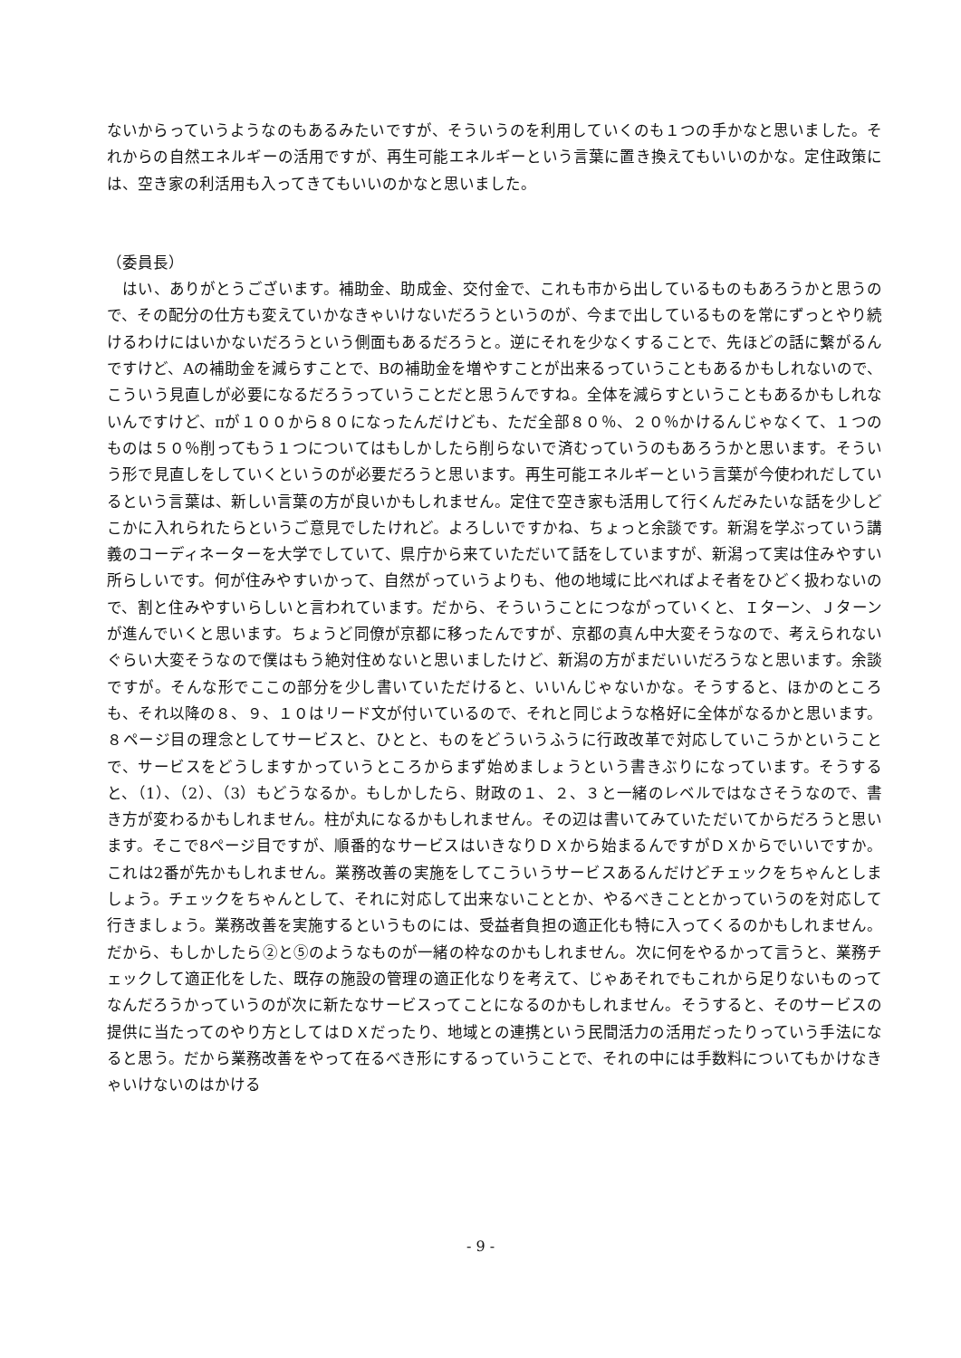ないからっていうようなのもあるみたいですが、そういうのを利用していくのも１つの手かなと思いました。それからの自然エネルギーの活用ですが、再生可能エネルギーという言葉に置き換えてもいいのかな。定住政策には、空き家の利活用も入ってきてもいいのかなと思いました。
（委員長）
　はい、ありがとうございます。補助金、助成金、交付金で、これも市から出しているものもあろうかと思うので、その配分の仕方も変えていかなきゃいけないだろうというのが、今まで出しているものを常にずっとやり続けるわけにはいかないだろうという側面もあるだろうと。逆にそれを少なくすることで、先ほどの話に繋がるんですけど、Aの補助金を減らすことで、Bの補助金を増やすことが出来るっていうこともあるかもしれないので、こういう見直しが必要になるだろうっていうことだと思うんですね。全体を減らすということもあるかもしれないんですけど、πが１００から８０になったんだけども、ただ全部８０％、２０％かけるんじゃなくて、１つのものは５０％削ってもう１つについてはもしかしたら削らないで済むっていうのもあろうかと思います。そういう形で見直しをしていくというのが必要だろうと思います。再生可能エネルギーという言葉が今使われだしているという言葉は、新しい言葉の方が良いかもしれません。定住で空き家も活用して行くんだみたいな話を少しどこかに入れられたらというご意見でしたけれど。よろしいですかね、ちょっと余談です。新潟を学ぶっていう講義のコーディネーターを大学でしていて、県庁から来ていただいて話をしていますが、新潟って実は住みやすい所らしいです。何が住みやすいかって、自然がっていうよりも、他の地域に比べればよそ者をひどく扱わないので、割と住みやすいらしいと言われています。だから、そういうことにつながっていくと、Ｉターン、Ｊターンが進んでいくと思います。ちょうど同僚が京都に移ったんですが、京都の真ん中大変そうなので、考えられないぐらい大変そうなので僕はもう絶対住めないと思いましたけど、新潟の方がまだいいだろうなと思います。余談ですが。そんな形でここの部分を少し書いていただけると、いいんじゃないかな。そうすると、ほかのところも、それ以降の８、９、１０はリード文が付いているので、それと同じような格好に全体がなるかと思います。８ページ目の理念としてサービスと、ひとと、ものをどういうふうに行政改革で対応していこうかということで、サービスをどうしますかっていうところからまず始めましょうという書きぶりになっています。そうすると、（1）、（2）、（3）もどうなるか。もしかしたら、財政の１、２、３と一緒のレベルではなさそうなので、書き方が変わるかもしれません。柱が丸になるかもしれません。その辺は書いてみていただいてからだろうと思います。そこで8ページ目ですが、順番的なサービスはいきなりＤＸから始まるんですがＤＸからでいいですか。これは2番が先かもしれません。業務改善の実施をしてこういうサービスあるんだけどチェックをちゃんとしましょう。チェックをちゃんとして、それに対応して出来ないこととか、やるべきこととかっていうのを対応して行きましょう。業務改善を実施するというものには、受益者負担の適正化も特に入ってくるのかもしれません。だから、もしかしたら②と⑤のようなものが一緒の枠なのかもしれません。次に何をやるかって言うと、業務チェックして適正化をした、既存の施設の管理の適正化なりを考えて、じゃあそれでもこれから足りないものってなんだろうかっていうのが次に新たなサービスってことになるのかもしれません。そうすると、そのサービスの提供に当たってのやり方としてはＤＸだったり、地域との連携という民間活力の活用だったりっていう手法になると思う。だから業務改善をやって在るべき形にするっていうことで、それの中には手数料についてもかけなきゃいけないのはかける
- 9 -